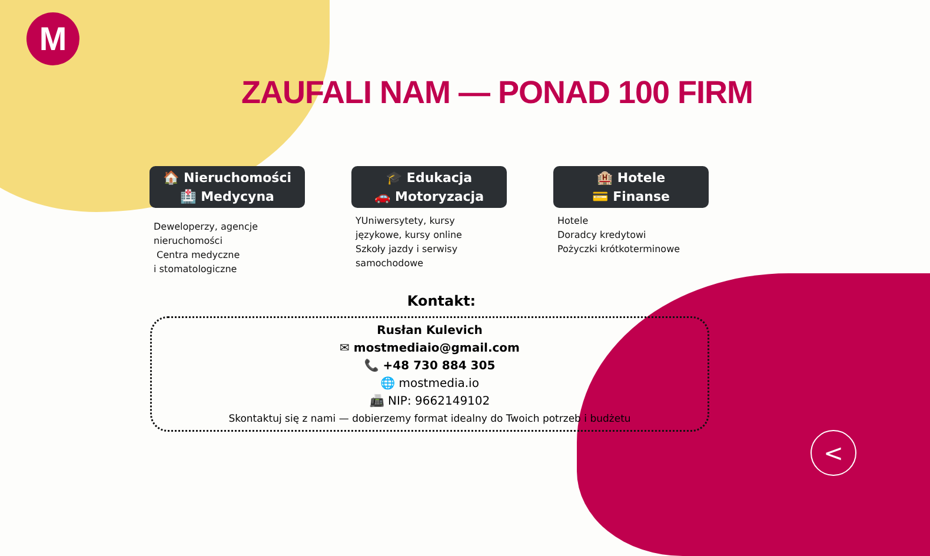M
<
ZAUFALI NAM — PONAD 100 FIRM
🏠 Nieruchomości
🏥 Medycyna
Deweloperzy, agencje nieruchomości
Centra medyczne
i stomatologiczne
🎓 Edukacja
🚗 Motoryzacja
YUniwersytety, kursy językowe, kursy online
Szkoły jazdy i serwisy samochodowe
🏨 Hotele
💳 Finanse
Hotele
Doradcy kredytowi
Pożyczki krótkoterminowe
Kontakt:
Rusłan Kulevich
✉ mostmediaio@gmail.com
📞 +48 730 884 305
🌐 mostmedia.io
📠 NIP: 9662149102
Skontaktuj się z nami — dobierzemy format idealny do Twoich potrzeb i budżetu